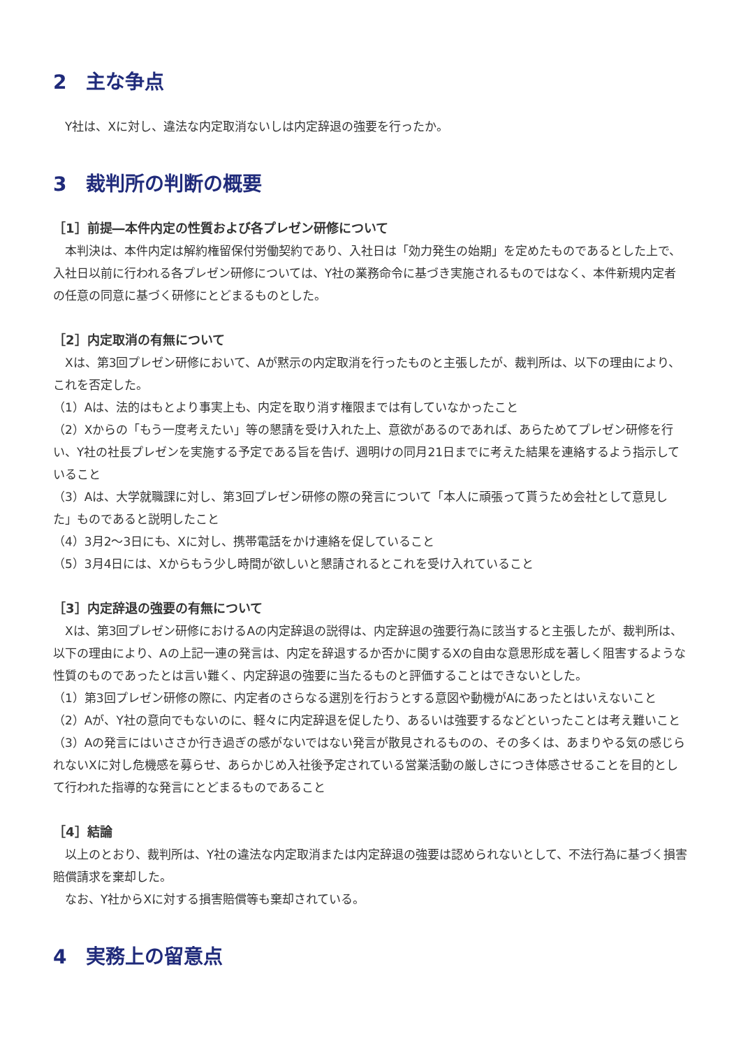2　主な争点
　Y社は、Xに対し、違法な内定取消ないしは内定辞退の強要を行ったか。
3　裁判所の判断の概要
［1］前提―本件内定の性質および各プレゼン研修について
　本判決は、本件内定は解約権留保付労働契約であり、入社日は「効力発生の始期」を定めたものであるとした上で、入社日以前に行われる各プレゼン研修については、Y社の業務命令に基づき実施されるものではなく、本件新規内定者の任意の同意に基づく研修にとどまるものとした。
［2］内定取消の有無について
　Xは、第3回プレゼン研修において、Aが黙示の内定取消を行ったものと主張したが、裁判所は、以下の理由により、これを否定した。
（1）Aは、法的はもとより事実上も、内定を取り消す権限までは有していなかったこと
（2）Xからの「もう一度考えたい」等の懇請を受け入れた上、意欲があるのであれば、あらためてプレゼン研修を行い、Y社の社長プレゼンを実施する予定である旨を告げ、週明けの同月21日までに考えた結果を連絡するよう指示していること
（3）Aは、大学就職課に対し、第3回プレゼン研修の際の発言について「本人に頑張って貰うため会社として意見した」ものであると説明したこと
（4）3月2～3日にも、Xに対し、携帯電話をかけ連絡を促していること
（5）3月4日には、Xからもう少し時間が欲しいと懇請されるとこれを受け入れていること
［3］内定辞退の強要の有無について
　Xは、第3回プレゼン研修におけるAの内定辞退の説得は、内定辞退の強要行為に該当すると主張したが、裁判所は、以下の理由により、Aの上記一連の発言は、内定を辞退するか否かに関するXの自由な意思形成を著しく阻害するような性質のものであったとは言い難く、内定辞退の強要に当たるものと評価することはできないとした。
（1）第3回プレゼン研修の際に、内定者のさらなる選別を行おうとする意図や動機がAにあったとはいえないこと
（2）Aが、Y社の意向でもないのに、軽々に内定辞退を促したり、あるいは強要するなどといったことは考え難いこと
（3）Aの発言にはいささか行き過ぎの感がないではない発言が散見されるものの、その多くは、あまりやる気の感じられないXに対し危機感を募らせ、あらかじめ入社後予定されている営業活動の厳しさにつき体感させることを目的として行われた指導的な発言にとどまるものであること
［4］結論
　以上のとおり、裁判所は、Y社の違法な内定取消または内定辞退の強要は認められないとして、不法行為に基づく損害賠償請求を棄却した。
　なお、Y社からXに対する損害賠償等も棄却されている。
4　実務上の留意点